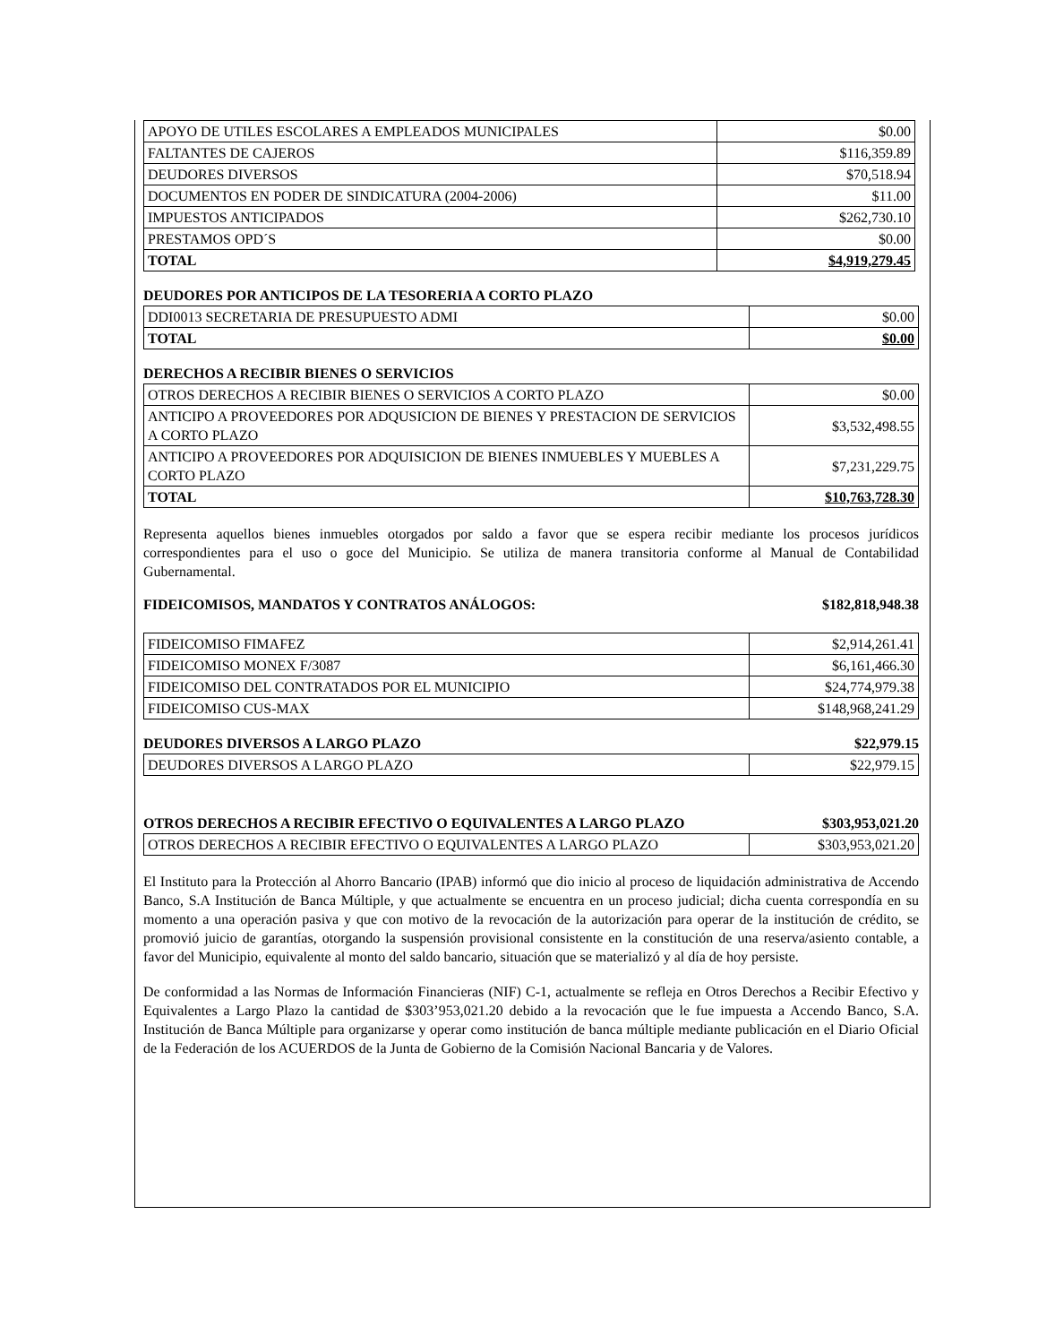| APOYO DE UTILES ESCOLARES A EMPLEADOS MUNICIPALES | $0.00 |
| FALTANTES DE CAJEROS | $116,359.89 |
| DEUDORES DIVERSOS | $70,518.94 |
| DOCUMENTOS EN PODER DE SINDICATURA (2004-2006) | $11.00 |
| IMPUESTOS ANTICIPADOS | $262,730.10 |
| PRESTAMOS OPD´S | $0.00 |
| TOTAL | $4,919,279.45 |
DEUDORES POR ANTICIPOS DE LA TESORERIA A CORTO PLAZO
| DDI0013 SECRETARIA DE PRESUPUESTO ADMI | $0.00 |
| TOTAL | $0.00 |
DERECHOS A RECIBIR BIENES O SERVICIOS
| OTROS DERECHOS A RECIBIR BIENES O SERVICIOS A CORTO PLAZO | $0.00 |
| ANTICIPO A PROVEEDORES POR ADQUSICION DE BIENES Y PRESTACION DE SERVICIOS A CORTO PLAZO | $3,532,498.55 |
| ANTICIPO A PROVEEDORES POR ADQUISICION DE BIENES INMUEBLES Y MUEBLES A CORTO PLAZO | $7,231,229.75 |
| TOTAL | $10,763,728.30 |
Representa aquellos bienes inmuebles otorgados por saldo a favor que se espera recibir mediante los procesos jurídicos correspondientes para el uso o goce del Municipio. Se utiliza de manera transitoria conforme al Manual de Contabilidad Gubernamental.
FIDEICOMISOS, MANDATOS Y CONTRATOS ANÁLOGOS: $182,818,948.38
| FIDEICOMISO FIMAFEZ | $2,914,261.41 |
| FIDEICOMISO MONEX F/3087 | $6,161,466.30 |
| FIDEICOMISO DEL CONTRATADOS POR EL MUNICIPIO | $24,774,979.38 |
| FIDEICOMISO CUS-MAX | $148,968,241.29 |
DEUDORES DIVERSOS A LARGO PLAZO $22,979.15
| DEUDORES DIVERSOS A LARGO PLAZO | $22,979.15 |
OTROS DERECHOS A RECIBIR EFECTIVO O EQUIVALENTES A LARGO PLAZO $303,953,021.20
| OTROS DERECHOS A RECIBIR EFECTIVO O EQUIVALENTES A LARGO PLAZO | $303,953,021.20 |
El Instituto para la Protección al Ahorro Bancario (IPAB) informó que dio inicio al proceso de liquidación administrativa de Accendo Banco, S.A Institución de Banca Múltiple, y que actualmente se encuentra en un proceso judicial; dicha cuenta correspondía en su momento a una operación pasiva y que con motivo de la revocación de la autorización para operar de la institución de crédito, se promovió juicio de garantías, otorgando la suspensión provisional consistente en la constitución de una reserva/asiento contable, a favor del Municipio, equivalente al monto del saldo bancario, situación que se materializó y al día de hoy persiste.
De conformidad a las Normas de Información Financieras (NIF) C-1, actualmente se refleja en Otros Derechos a Recibir Efectivo y Equivalentes a Largo Plazo la cantidad de $303’953,021.20 debido a la revocación que le fue impuesta a Accendo Banco, S.A. Institución de Banca Múltiple para organizarse y operar como institución de banca múltiple mediante publicación en el Diario Oficial de la Federación de los ACUERDOS de la Junta de Gobierno de la Comisión Nacional Bancaria y de Valores.